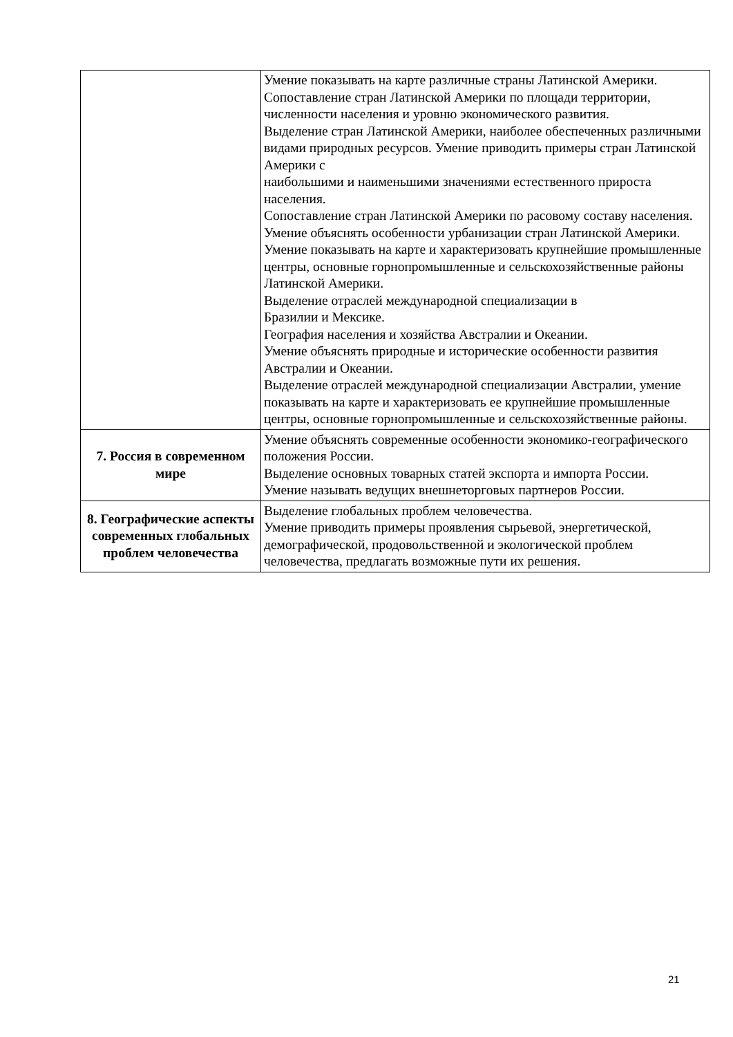| | Умение показывать на карте различные страны Латинской Америки. Сопоставление стран Латинской Америки по площади территории, численности населения и уровню экономического развития. Выделение стран Латинской Америки, наиболее обеспеченных различными видами природных ресурсов. Умение приводить примеры стран Латинской Америки с наибольшими и наименьшими значениями естественного прироста населения. Сопоставление стран Латинской Америки по расовому составу населения. Умение объяснять особенности урбанизации стран Латинской Америки. Умение показывать на карте и характеризовать крупнейшие промышленные центры, основные горнопромышленные и сельскохозяйственные районы Латинской Америки. Выделение отраслей международной специализации в Бразилии и Мексике. География населения и хозяйства Австралии и Океании. Умение объяснять природные и исторические особенности развития Австралии и Океании. Выделение отраслей международной специализации Австралии, умение показывать на карте и характеризовать ее крупнейшие промышленные центры, основные горнопромышленные и сельскохозяйственные районы. |
| 7. Россия в современном мире | Умение объяснять современные особенности экономико-географического положения России. Выделение основных товарных статей экспорта и импорта России. Умение называть ведущих внешнеторговых партнеров России. |
| 8. Географические аспекты современных глобальных проблем человечества | Выделение глобальных проблем человечества. Умение приводить примеры проявления сырьевой, энергетической, демографической, продовольственной и экологической проблем человечества, предлагать возможные пути их решения. |
21